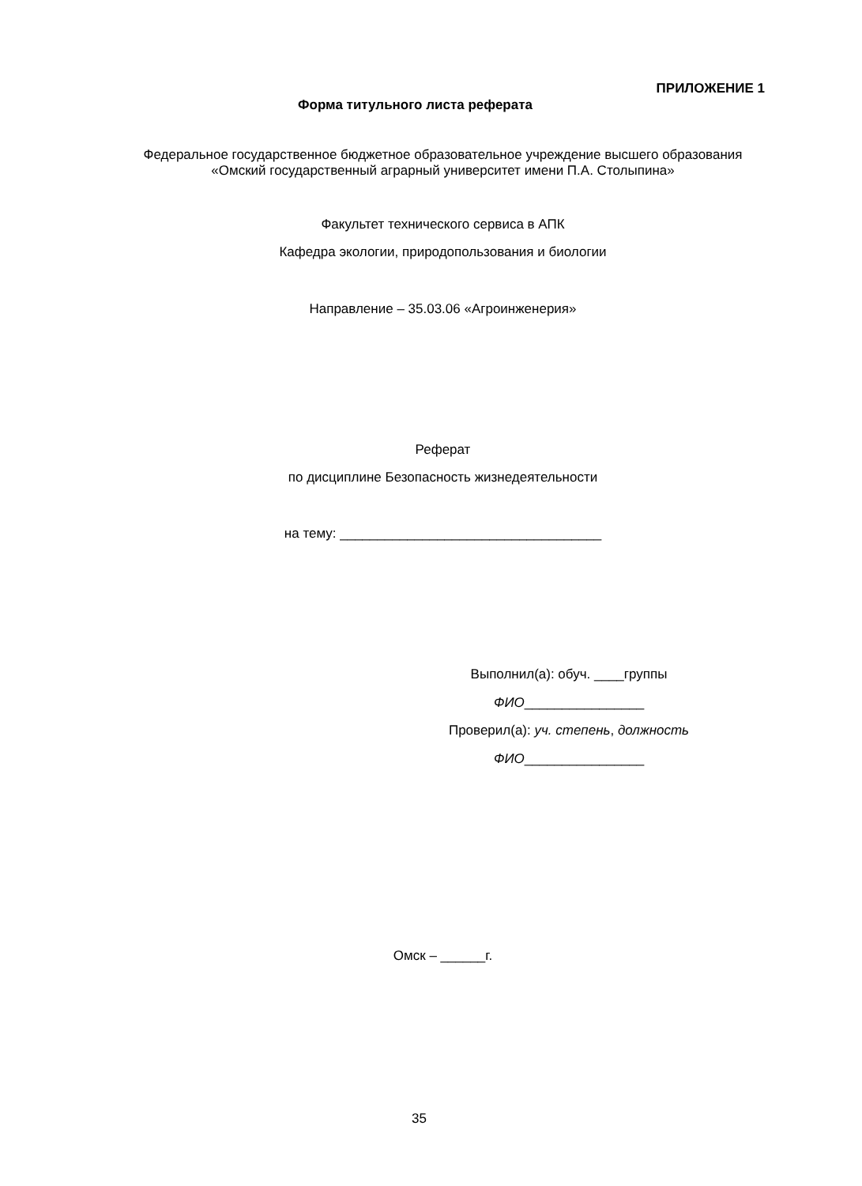ПРИЛОЖЕНИЕ 1
Форма титульного листа реферата
Федеральное государственное бюджетное образовательное учреждение высшего образования
«Омский государственный аграрный университет имени П.А. Столыпина»
Факультет технического сервиса в АПК
Кафедра экологии, природопользования и биологии
Направление – 35.03.06 «Агроинженерия»
Реферат
по дисциплине Безопасность жизнедеятельности
на тему: ___________________________________
Выполнил(а): обуч. ____группы
ФИО________________
Проверил(а): уч. степень, должность
ФИО________________
Омск – ______г.
35